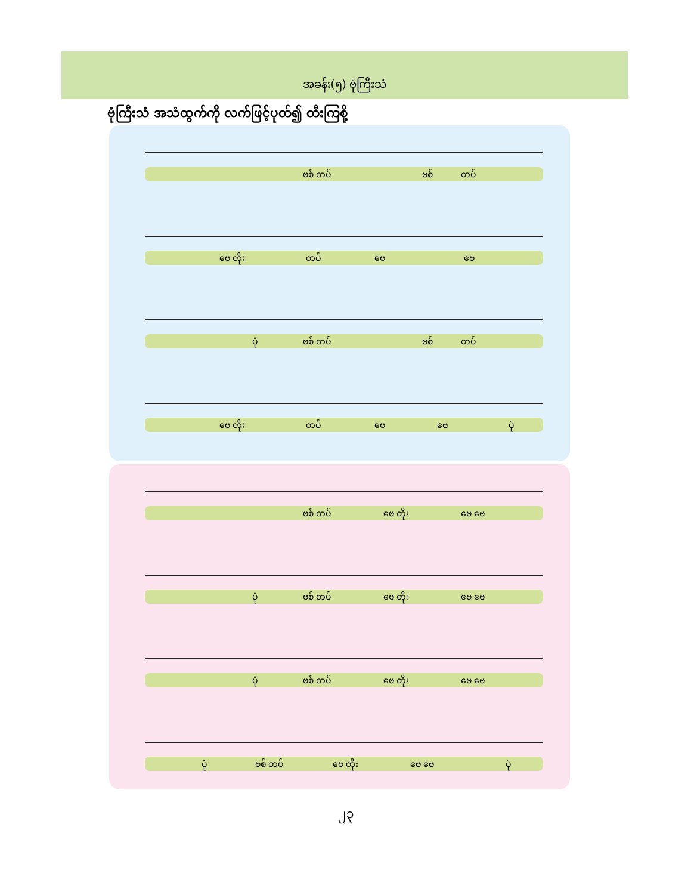အခန်း(၅) ဗုံကြီးသံ
ဗုံကြီးသံ အသံထွက်ကို လက်ဖြင့်ပုတ်၍ တီးကြစို့
ဗစ် တပ် ဗစ် တပ်
ဗေ တိုး တပ် ဗေ ဗေ
ပုံ ဗစ် တပ် ဗစ် တပ်
ဗေ တိုး တပ် ဗေ ဗေ ပုံ
ဗစ် တပ် ဗေ တိုး ဗေ ဗေ
ပုံ ဗစ် တပ် ဗေ တိုး ဗေ ဗေ
ပုံ ဗစ် တပ် ဗေ တိုး ဗေ ဗေ
ပုံ ဗစ် တပ် ဗေ တိုး ဗေ ဗေ ပုံ
၂၃